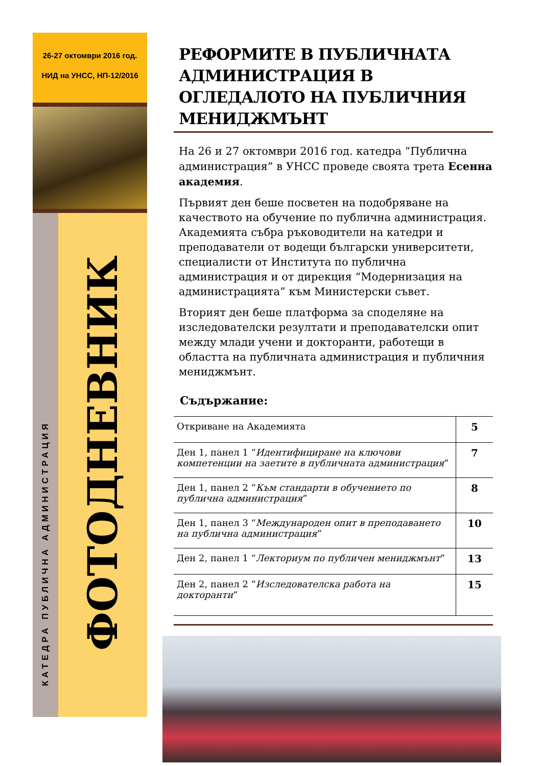26-27 октомври 2016 год.
НИД на УНСС, НП-12/2016
КАТЕДРА ПУБЛИЧНА АДМИНИСТРАЦИЯ
ФОТОДНЕВНИК
РЕФОРМИТЕ В ПУБЛИЧНАТА АДМИНИСТРАЦИЯ В ОГЛЕДАЛОТО НА ПУБЛИЧНИЯ МЕНИДЖМЪНТ
На 26 и 27 октомври 2016 год. катедра “Публична администрация” в УНСС проведе своята трета Есенна академия.
Първият ден беше посветен на подобряване на качеството на обучение по публична администрация. Академията събра ръководители на катедри и преподаватели от водещи български университети, специалисти от Института по публична администрация и от дирекция “Модернизация на администрацията” към Министерски съвет.
Вторият ден беше платформа за споделяне на изследователски резултати и преподавателски опит между млади учени и докторанти, работещи в областта на публичната администрация и публичния мениджмънт.
Съдържание:
| Откриване на Академията | 5 |
| Ден 1, панел 1 “ Идентифициране на ключови компетенции на заетите в публичната администрация ” | 7 |
| Ден 1, панел 2 “ Към стандарти в обучението по публична администрация ” | 8 |
| Ден 1, панел 3 “ Международен опит в преподаването на публична администрация ” | 10 |
| Ден 2, панел 1 “ Лекториум по публичен мениджмънт ” | 13 |
| Ден 2, панел 2 “ Изследователска работа на докторанти ” | 15 |